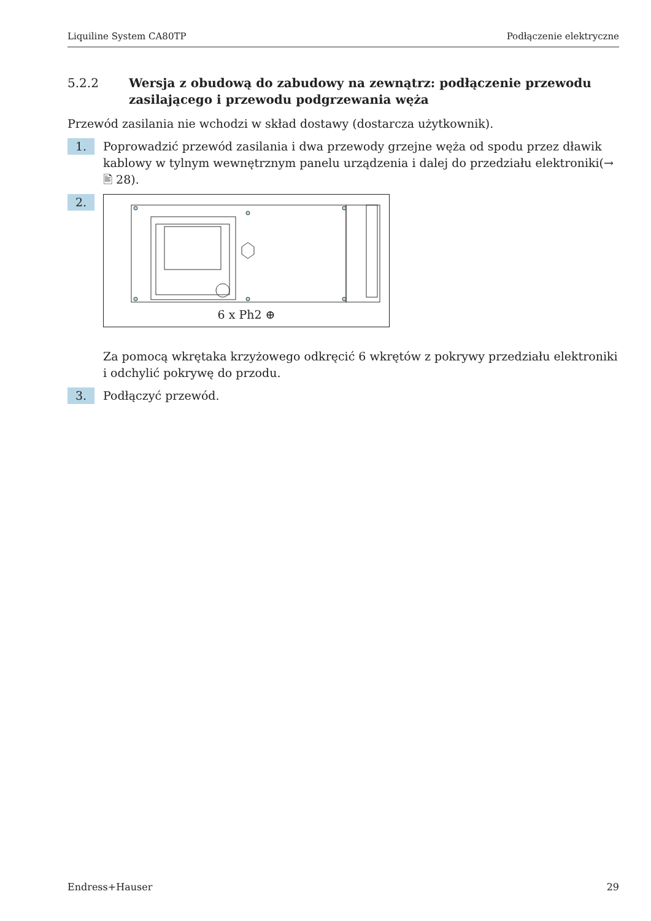Liquiline System CA80TP Podłączenie elektryczne
5.2.2 Wersja z obudową do zabudowy na zewnątrz: podłączenie przewodu zasilającego i przewodu podgrzewania węża
Przewód zasilania nie wchodzi w skład dostawy (dostarcza użytkownik).
1.
Poprowadzić przewód zasilania i dwa przewody grzejne węża od spodu przez dławik kablowy w tylnym wewnętrznym panelu urządzenia i dalej do przedziału elektroniki(→ 🖹 28).
2.
6 x Ph2 ⊕
Za pomocą wkrętaka krzyżowego odkręcić 6 wkrętów z pokrywy przedziału elektroniki i odchylić pokrywę do przodu.
3.
Podłączyć przewód.
Endress+Hauser 29